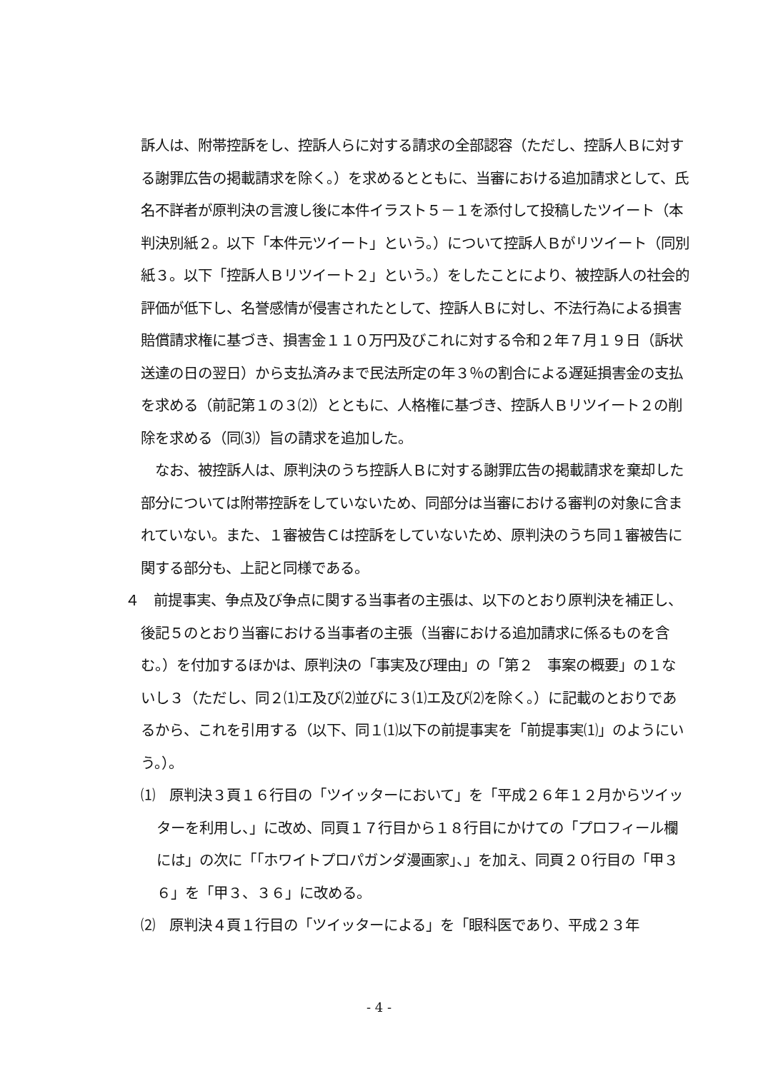訴人は、附帯控訴をし、控訴人らに対する請求の全部認容（ただし、控訴人Ｂに対する謝罪広告の掲載請求を除く。）を求めるとともに、当審における追加請求として、氏名不詳者が原判決の言渡し後に本件イラスト５－１を添付して投稿したツイート（本判決別紙２。以下「本件元ツイート」という。）について控訴人Ｂがリツイート（同別紙３。以下「控訴人Ｂリツイート２」という。）をしたことにより、被控訴人の社会的評価が低下し、名誉感情が侵害されたとして、控訴人Ｂに対し、不法行為による損害賠償請求権に基づき、損害金１１０万円及びこれに対する令和２年７月１９日（訴状送達の日の翌日）から支払済みまで民法所定の年３％の割合による遅延損害金の支払を求める（前記第１の３⑵）とともに、人格権に基づき、控訴人Ｂリツイート２の削除を求める（同⑶）旨の請求を追加した。
　なお、被控訴人は、原判決のうち控訴人Ｂに対する謝罪広告の掲載請求を棄却した部分については附帯控訴をしていないため、同部分は当審における審判の対象に含まれていない。また、１審被告Ｃは控訴をしていないため、原判決のうち同１審被告に関する部分も、上記と同様である。
４　前提事実、争点及び争点に関する当事者の主張は、以下のとおり原判決を補正し、後記５のとおり当審における当事者の主張（当審における追加請求に係るものを含む。）を付加するほかは、原判決の「事実及び理由」の「第２　事案の概要」の１ないし３（ただし、同２⑴エ及び⑵並びに３⑴エ及び⑵を除く。）に記載のとおりであるから、これを引用する（以下、同１⑴以下の前提事実を「前提事実⑴」のようにいう。）。
⑴　原判決３頁１６行目の「ツイッターにおいて」を「平成２６年１２月からツイッターを利用し、」に改め、同頁１７行目から１８行目にかけての「プロフィール欄には」の次に「「ホワイトプロパガンダ漫画家」、」を加え、同頁２０行目の「甲３６」を「甲３、３６」に改める。
⑵　原判決４頁１行目の「ツイッターによる」を「眼科医であり、平成２３年
- 4 -